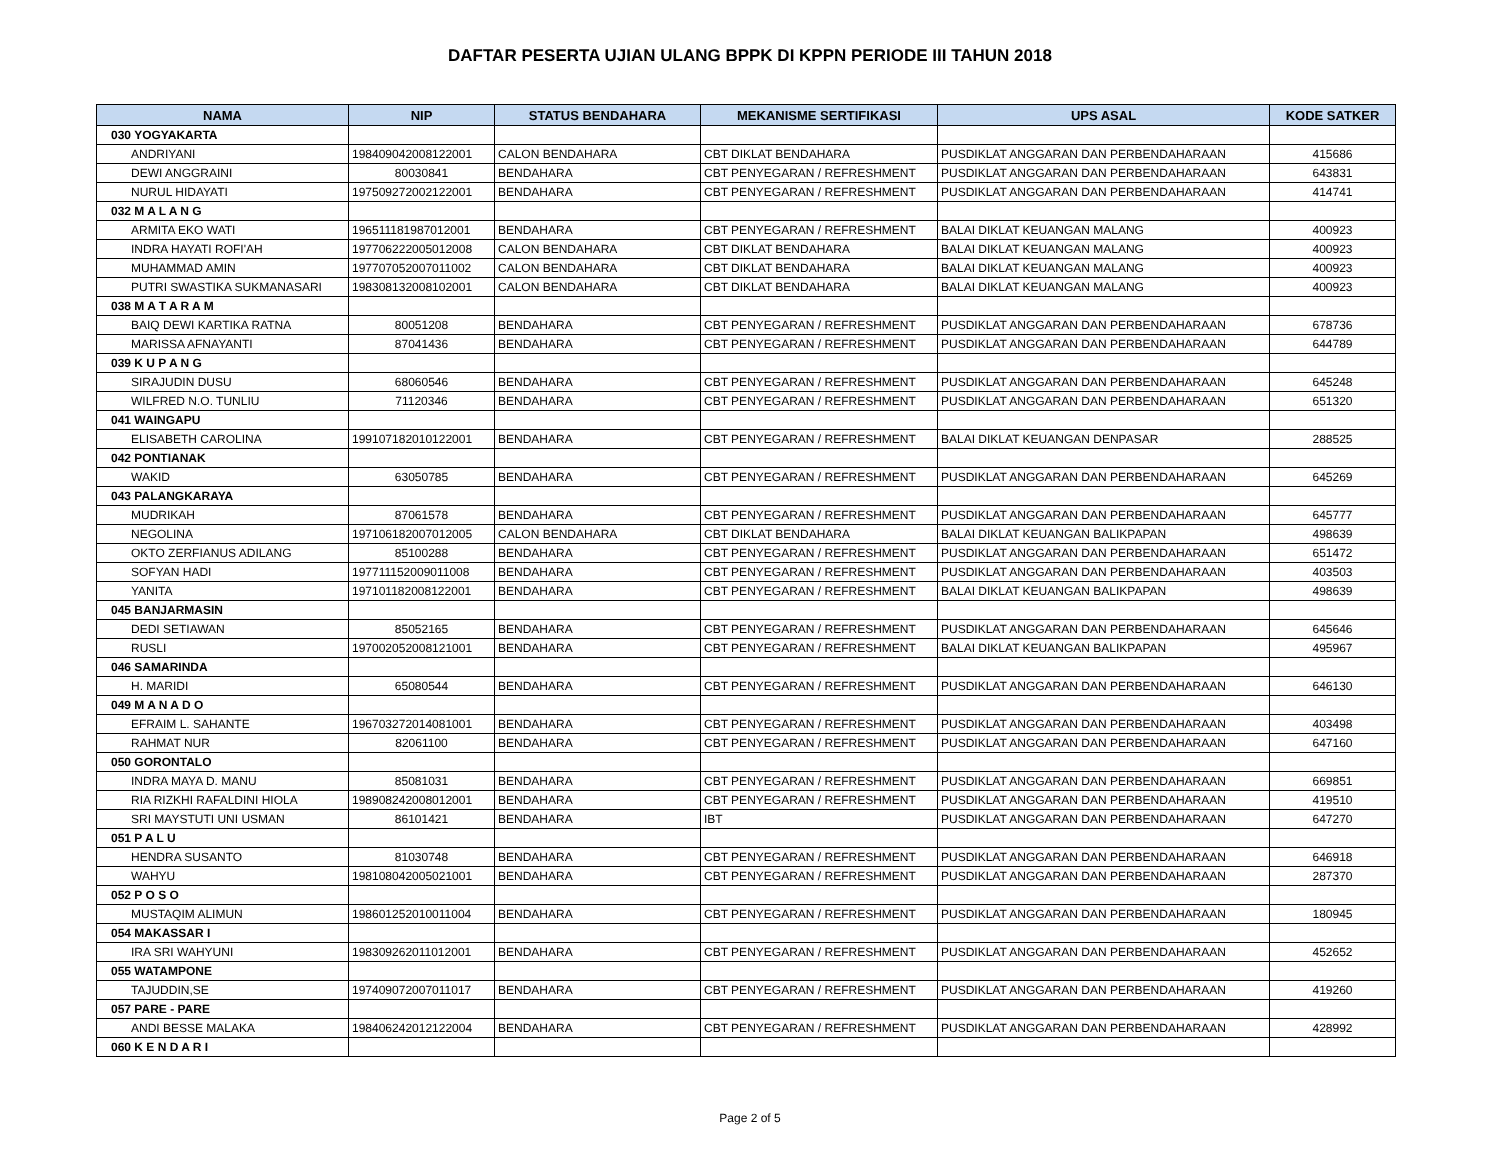DAFTAR PESERTA UJIAN ULANG BPPK DI KPPN PERIODE III TAHUN 2018
| NAMA | NIP | STATUS BENDAHARA | MEKANISME SERTIFIKASI | UPS ASAL | KODE SATKER |
| --- | --- | --- | --- | --- | --- |
| 030 YOGYAKARTA | | | | | |
| ANDRIYANI | 198409042008122001 | CALON BENDAHARA | CBT DIKLAT BENDAHARA | PUSDIKLAT ANGGARAN DAN PERBENDAHARAAN | 415686 |
| DEWI ANGGRAINI | 80030841 | BENDAHARA | CBT PENYEGARAN / REFRESHMENT | PUSDIKLAT ANGGARAN DAN PERBENDAHARAAN | 643831 |
| NURUL HIDAYATI | 197509272002122001 | BENDAHARA | CBT PENYEGARAN / REFRESHMENT | PUSDIKLAT ANGGARAN DAN PERBENDAHARAAN | 414741 |
| 032 M A L A N G | | | | | |
| ARMITA EKO WATI | 196511181987012001 | BENDAHARA | CBT PENYEGARAN / REFRESHMENT | BALAI DIKLAT KEUANGAN MALANG | 400923 |
| INDRA HAYATI ROFI'AH | 197706222005012008 | CALON BENDAHARA | CBT DIKLAT BENDAHARA | BALAI DIKLAT KEUANGAN MALANG | 400923 |
| MUHAMMAD AMIN | 197707052007011002 | CALON BENDAHARA | CBT DIKLAT BENDAHARA | BALAI DIKLAT KEUANGAN MALANG | 400923 |
| PUTRI SWASTIKA SUKMANASARI | 198308132008102001 | CALON BENDAHARA | CBT DIKLAT BENDAHARA | BALAI DIKLAT KEUANGAN MALANG | 400923 |
| 038 M A T A R A M | | | | | |
| BAIQ DEWI KARTIKA RATNA | 80051208 | BENDAHARA | CBT PENYEGARAN / REFRESHMENT | PUSDIKLAT ANGGARAN DAN PERBENDAHARAAN | 678736 |
| MARISSA AFNAYANTI | 87041436 | BENDAHARA | CBT PENYEGARAN / REFRESHMENT | PUSDIKLAT ANGGARAN DAN PERBENDAHARAAN | 644789 |
| 039 K U P A N G | | | | | |
| SIRAJUDIN DUSU | 68060546 | BENDAHARA | CBT PENYEGARAN / REFRESHMENT | PUSDIKLAT ANGGARAN DAN PERBENDAHARAAN | 645248 |
| WILFRED N.O. TUNLIU | 71120346 | BENDAHARA | CBT PENYEGARAN / REFRESHMENT | PUSDIKLAT ANGGARAN DAN PERBENDAHARAAN | 651320 |
| 041 WAINGAPU | | | | | |
| ELISABETH CAROLINA | 199107182010122001 | BENDAHARA | CBT PENYEGARAN / REFRESHMENT | BALAI DIKLAT KEUANGAN DENPASAR | 288525 |
| 042 PONTIANAK | | | | | |
| WAKID | 63050785 | BENDAHARA | CBT PENYEGARAN / REFRESHMENT | PUSDIKLAT ANGGARAN DAN PERBENDAHARAAN | 645269 |
| 043 PALANGKARAYA | | | | | |
| MUDRIKAH | 87061578 | BENDAHARA | CBT PENYEGARAN / REFRESHMENT | PUSDIKLAT ANGGARAN DAN PERBENDAHARAAN | 645777 |
| NEGOLINA | 197106182007012005 | CALON BENDAHARA | CBT DIKLAT BENDAHARA | BALAI DIKLAT KEUANGAN BALIKPAPAN | 498639 |
| OKTO ZERFIANUS ADILANG | 85100288 | BENDAHARA | CBT PENYEGARAN / REFRESHMENT | PUSDIKLAT ANGGARAN DAN PERBENDAHARAAN | 651472 |
| SOFYAN HADI | 197711152009011008 | BENDAHARA | CBT PENYEGARAN / REFRESHMENT | PUSDIKLAT ANGGARAN DAN PERBENDAHARAAN | 403503 |
| YANITA | 197101182008122001 | BENDAHARA | CBT PENYEGARAN / REFRESHMENT | BALAI DIKLAT KEUANGAN BALIKPAPAN | 498639 |
| 045 BANJARMASIN | | | | | |
| DEDI SETIAWAN | 85052165 | BENDAHARA | CBT PENYEGARAN / REFRESHMENT | PUSDIKLAT ANGGARAN DAN PERBENDAHARAAN | 645646 |
| RUSLI | 197002052008121001 | BENDAHARA | CBT PENYEGARAN / REFRESHMENT | BALAI DIKLAT KEUANGAN BALIKPAPAN | 495967 |
| 046 SAMARINDA | | | | | |
| H. MARIDI | 65080544 | BENDAHARA | CBT PENYEGARAN / REFRESHMENT | PUSDIKLAT ANGGARAN DAN PERBENDAHARAAN | 646130 |
| 049 M A N A D O | | | | | |
| EFRAIM L. SAHANTE | 196703272014081001 | BENDAHARA | CBT PENYEGARAN / REFRESHMENT | PUSDIKLAT ANGGARAN DAN PERBENDAHARAAN | 403498 |
| RAHMAT NUR | 82061100 | BENDAHARA | CBT PENYEGARAN / REFRESHMENT | PUSDIKLAT ANGGARAN DAN PERBENDAHARAAN | 647160 |
| 050 GORONTALO | | | | | |
| INDRA MAYA D. MANU | 85081031 | BENDAHARA | CBT PENYEGARAN / REFRESHMENT | PUSDIKLAT ANGGARAN DAN PERBENDAHARAAN | 669851 |
| RIA RIZKHI RAFALDINI HIOLA | 198908242008012001 | BENDAHARA | CBT PENYEGARAN / REFRESHMENT | PUSDIKLAT ANGGARAN DAN PERBENDAHARAAN | 419510 |
| SRI MAYSTUTI UNI USMAN | 86101421 | BENDAHARA | IBT | PUSDIKLAT ANGGARAN DAN PERBENDAHARAAN | 647270 |
| 051 P A L U | | | | | |
| HENDRA SUSANTO | 81030748 | BENDAHARA | CBT PENYEGARAN / REFRESHMENT | PUSDIKLAT ANGGARAN DAN PERBENDAHARAAN | 646918 |
| WAHYU | 198108042005021001 | BENDAHARA | CBT PENYEGARAN / REFRESHMENT | PUSDIKLAT ANGGARAN DAN PERBENDAHARAAN | 287370 |
| 052 P O S O | | | | | |
| MUSTAQIM ALIMUN | 198601252010011004 | BENDAHARA | CBT PENYEGARAN / REFRESHMENT | PUSDIKLAT ANGGARAN DAN PERBENDAHARAAN | 180945 |
| 054 MAKASSAR I | | | | | |
| IRA SRI WAHYUNI | 198309262011012001 | BENDAHARA | CBT PENYEGARAN / REFRESHMENT | PUSDIKLAT ANGGARAN DAN PERBENDAHARAAN | 452652 |
| 055 WATAMPONE | | | | | |
| TAJUDDIN,SE | 197409072007011017 | BENDAHARA | CBT PENYEGARAN / REFRESHMENT | PUSDIKLAT ANGGARAN DAN PERBENDAHARAAN | 419260 |
| 057 PARE - PARE | | | | | |
| ANDI BESSE MALAKA | 198406242012122004 | BENDAHARA | CBT PENYEGARAN / REFRESHMENT | PUSDIKLAT ANGGARAN DAN PERBENDAHARAAN | 428992 |
| 060 K E N D A R I | | | | | |
Page 2 of 5